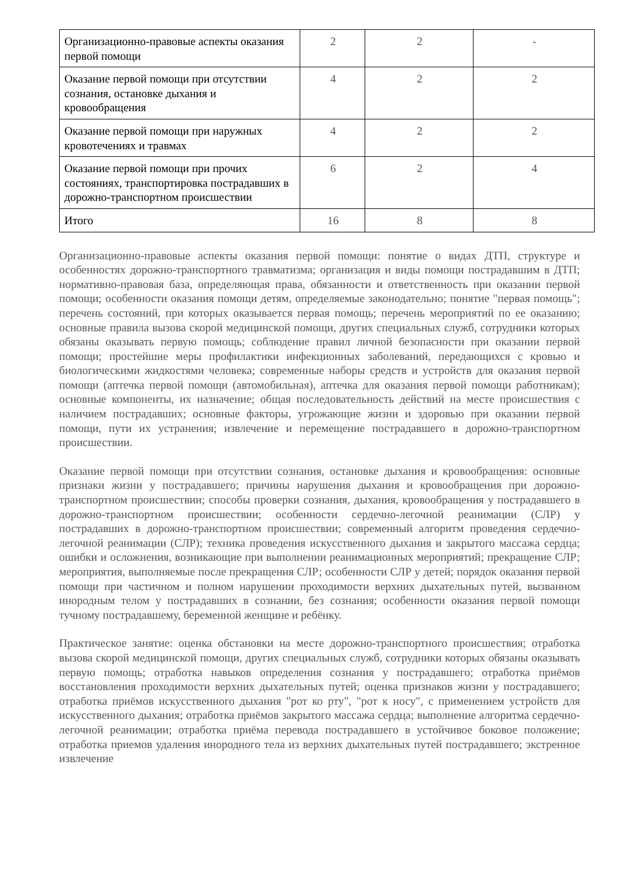| Организационно-правовые аспекты оказания первой помощи | 2 | 2 | - |
| Оказание первой помощи при отсутствии сознания, остановке дыхания и кровообращения | 4 | 2 | 2 |
| Оказание первой помощи при наружных кровотечениях и травмах | 4 | 2 | 2 |
| Оказание первой помощи при прочих состояниях, транспортировка пострадавших в дорожно-транспортном происшествии | 6 | 2 | 4 |
| Итого | 16 | 8 | 8 |
Организационно-правовые аспекты оказания первой помощи: понятие о видах ДТП, структуре и особенностях дорожно-транспортного травматизма; организация и виды помощи пострадавшим в ДТП; нормативно-правовая база, определяющая права, обязанности и ответственность при оказании первой помощи; особенности оказания помощи детям, определяемые законодательно; понятие "первая помощь"; перечень состояний, при которых оказывается первая помощь; перечень мероприятий по ее оказанию; основные правила вызова скорой медицинской помощи, других специальных служб, сотрудники которых обязаны оказывать первую помощь; соблюдение правил личной безопасности при оказании первой помощи; простейшие меры профилактики инфекционных заболеваний, передающихся с кровью и биологическими жидкостями человека; современные наборы средств и устройств для оказания первой помощи (аптечка первой помощи (автомобильная), аптечка для оказания первой помощи работникам); основные компоненты, их назначение; общая последовательность действий на месте происшествия с наличием пострадавших; основные факторы, угрожающие жизни и здоровью при оказании первой помощи, пути их устранения; извлечение и перемещение пострадавшего в дорожно-транспортном происшествии.
Оказание первой помощи при отсутствии сознания, остановке дыхания и кровообращения: основные признаки жизни у пострадавшего; причины нарушения дыхания и кровообращения при дорожно-транспортном происшествии; способы проверки сознания, дыхания, кровообращения у пострадавшего в дорожно-транспортном происшествии; особенности сердечно-легочной реанимации (СЛР) у пострадавших в дорожно-транспортном происшествии; современный алгоритм проведения сердечно-легочной реанимации (СЛР); техника проведения искусственного дыхания и закрытого массажа сердца; ошибки и осложнения, возникающие при выполнении реанимационных мероприятий; прекращение СЛР; мероприятия, выполняемые после прекращения СЛР; особенности СЛР у детей; порядок оказания первой помощи при частичном и полном нарушении проходимости верхних дыхательных путей, вызванном инородным телом у пострадавших в сознании, без сознания; особенности оказания первой помощи тучному пострадавшему, беременной женщине и ребёнку.
Практическое занятие: оценка обстановки на месте дорожно-транспортного происшествия; отработка вызова скорой медицинской помощи, других специальных служб, сотрудники которых обязаны оказывать первую помощь; отработка навыков определения сознания у пострадавшего; отработка приёмов восстановления проходимости верхних дыхательных путей; оценка признаков жизни у пострадавшего; отработка приёмов искусственного дыхания "рот ко рту", "рот к носу", с применением устройств для искусственного дыхания; отработка приёмов закрытого массажа сердца; выполнение алгоритма сердечно-легочной реанимации; отработка приёма перевода пострадавшего в устойчивое боковое положение; отработка приемов удаления инородного тела из верхних дыхательных путей пострадавшего; экстренное извлечение